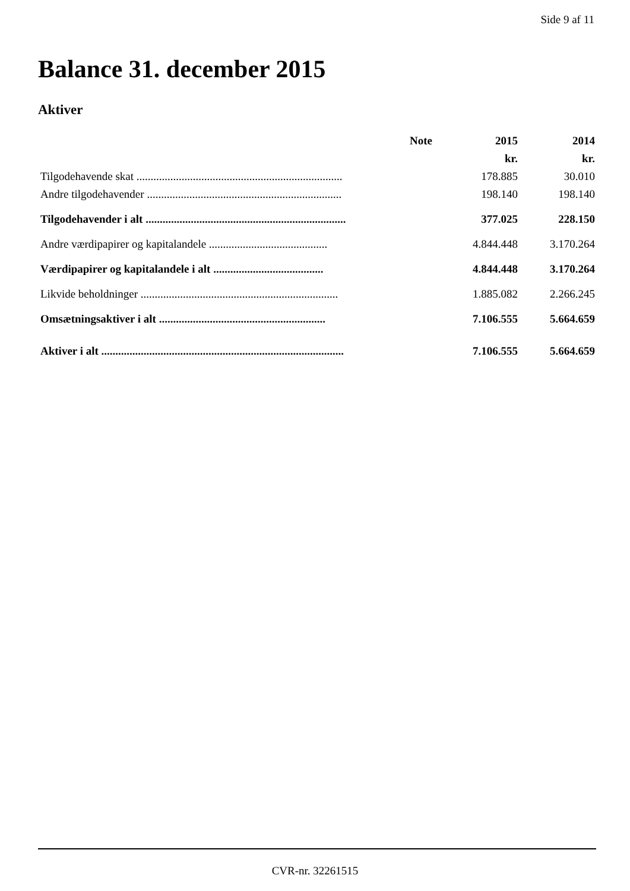Side 9 af 11
Balance 31. december 2015
Aktiver
| | Note | 2015 | 2014 |
| --- | --- | --- | --- |
| | | kr. | kr. |
| Tilgodehavende skat ......................................................................... | | 178.885 | 30.010 |
| Andre tilgodehavender ..................................................................... | | 198.140 | 198.140 |
| Tilgodehavender i alt ....................................................................... | | 377.025 | 228.150 |
| Andre værdipapirer og kapitalandele .......................................... | | 4.844.448 | 3.170.264 |
| Værdipapirer og kapitalandele i alt ....................................... | | 4.844.448 | 3.170.264 |
| Likvide beholdninger ...................................................................... | | 1.885.082 | 2.266.245 |
| Omsætningsaktiver i alt ........................................................... | | 7.106.555 | 5.664.659 |
| Aktiver i alt ...................................................................................... | | 7.106.555 | 5.664.659 |
CVR-nr. 32261515